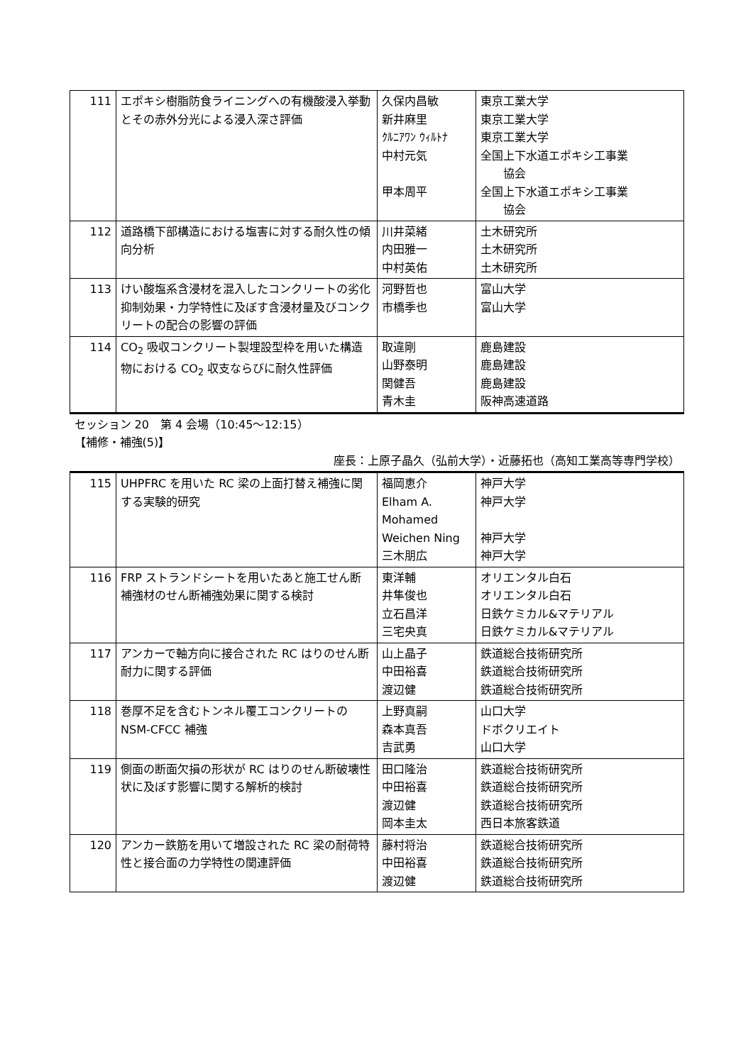| 111 | エポキシ樹脂防食ライニングへの有機酸浸入挙動とその赤外分光による浸入深さ評価 | 久保内昌敏 新井麻里 ｸﾙﾆｱﾜﾝ ｳｨﾙﾄﾅ 中村元気 甲本周平 | 東京工業大学 東京工業大学 東京工業大学 全国上下水道エポキシ工事業 協会 全国上下水道エポキシ工事業 協会 |
| 112 | 道路橋下部構造における塩害に対する耐久性の傾向分析 | 川井菜緒 内田雅一 中村英佑 | 土木研究所 土木研究所 土木研究所 |
| 113 | けい酸塩系含浸材を混入したコンクリートの劣化抑制効果・力学特性に及ぼす含浸材量及びコンクリートの配合の影響の評価 | 河野哲也 市橋季也 | 富山大学 富山大学 |
| 114 | CO<sub>2</sub> 吸収コンクリート製埋設型枠を用いた構造物における CO<sub>2</sub> 収支ならびに耐久性評価 | 取違剛 山野泰明 関健吾 青木圭 | 鹿島建設 鹿島建設 鹿島建設 阪神高速道路 |
| セッション 20 第 4 会場（10:45～12:15） 【補修・補強(5)】 座長：上原子晶久（弘前大学）・近藤拓也（高知工業高等専門学校） | | | |
| 115 | UHPFRC を用いた RC 梁の上面打替え補強に関する実験的研究 | 福岡恵介 Elham A. Mohamed Weichen Ning 三木朋広 | 神戸大学 神戸大学 神戸大学 神戸大学 |
| 116 | FRP ストランドシートを用いたあと施工せん断補強材のせん断補強効果に関する検討 | 東洋輔 井隼俊也 立石昌洋 三宅央真 | オリエンタル白石 オリエンタル白石 日鉄ケミカル&マテリアル 日鉄ケミカル&マテリアル |
| 117 | アンカーで軸方向に接合された RC はりのせん断耐力に関する評価 | 山上晶子 中田裕喜 渡辺健 | 鉄道総合技術研究所 鉄道総合技術研究所 鉄道総合技術研究所 |
| 118 | 巻厚不足を含むトンネル覆工コンクリートの NSM-CFCC 補強 | 上野真嗣 森本真吾 吉武勇 | 山口大学 ドボクリエイト 山口大学 |
| 119 | 側面の断面欠損の形状が RC はりのせん断破壊性状に及ぼす影響に関する解析的検討 | 田口隆治 中田裕喜 渡辺健 岡本圭太 | 鉄道総合技術研究所 鉄道総合技術研究所 鉄道総合技術研究所 西日本旅客鉄道 |
| 120 | アンカー鉄筋を用いて増設された RC 梁の耐荷特性と接合面の力学特性の関連評価 | 藤村将治 中田裕喜 渡辺健 | 鉄道総合技術研究所 鉄道総合技術研究所 鉄道総合技術研究所 |